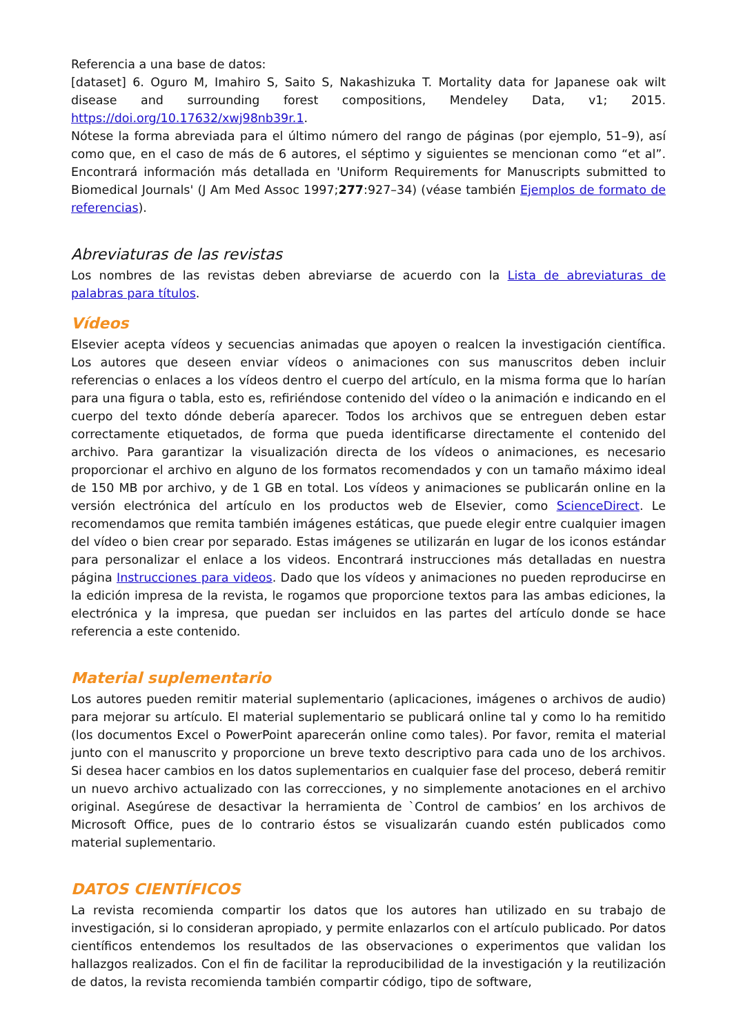Referencia a una base de datos:
[dataset] 6. Oguro M, Imahiro S, Saito S, Nakashizuka T. Mortality data for Japanese oak wilt disease and surrounding forest compositions, Mendeley Data, v1; 2015. https://doi.org/10.17632/xwj98nb39r.1.
Nótese la forma abreviada para el último número del rango de páginas (por ejemplo, 51–9), así como que, en el caso de más de 6 autores, el séptimo y siguientes se mencionan como “et al”. Encontrará información más detallada en 'Uniform Requirements for Manuscripts submitted to Biomedical Journals' (J Am Med Assoc 1997;277:927–34) (véase también Ejemplos de formato de referencias).
Abreviaturas de las revistas
Los nombres de las revistas deben abreviarse de acuerdo con la Lista de abreviaturas de palabras para títulos.
Vídeos
Elsevier acepta vídeos y secuencias animadas que apoyen o realcen la investigación científica. Los autores que deseen enviar vídeos o animaciones con sus manuscritos deben incluir referencias o enlaces a los vídeos dentro el cuerpo del artículo, en la misma forma que lo harían para una figura o tabla, esto es, refiriéndose contenido del vídeo o la animación e indicando en el cuerpo del texto dónde debería aparecer. Todos los archivos que se entreguen deben estar correctamente etiquetados, de forma que pueda identificarse directamente el contenido del archivo. Para garantizar la visualización directa de los vídeos o animaciones, es necesario proporcionar el archivo en alguno de los formatos recomendados y con un tamaño máximo ideal de 150 MB por archivo, y de 1 GB en total. Los vídeos y animaciones se publicarán online en la versión electrónica del artículo en los productos web de Elsevier, como ScienceDirect. Le recomendamos que remita también imágenes estáticas, que puede elegir entre cualquier imagen del vídeo o bien crear por separado. Estas imágenes se utilizarán en lugar de los iconos estándar para personalizar el enlace a los videos. Encontrará instrucciones más detalladas en nuestra página Instrucciones para videos. Dado que los vídeos y animaciones no pueden reproducirse en la edición impresa de la revista, le rogamos que proporcione textos para las ambas ediciones, la electrónica y la impresa, que puedan ser incluidos en las partes del artículo donde se hace referencia a este contenido.
Material suplementario
Los autores pueden remitir material suplementario (aplicaciones, imágenes o archivos de audio) para mejorar su artículo. El material suplementario se publicará online tal y como lo ha remitido (los documentos Excel o PowerPoint aparecerán online como tales). Por favor, remita el material junto con el manuscrito y proporcione un breve texto descriptivo para cada uno de los archivos. Si desea hacer cambios en los datos suplementarios en cualquier fase del proceso, deberá remitir un nuevo archivo actualizado con las correcciones, y no simplemente anotaciones en el archivo original. Asegúrese de desactivar la herramienta de `Control de cambios’ en los archivos de Microsoft Office, pues de lo contrario éstos se visualizarán cuando estén publicados como material suplementario.
DATOS CIENTÍFICOS
La revista recomienda compartir los datos que los autores han utilizado en su trabajo de investigación, si lo consideran apropiado, y permite enlazarlos con el artículo publicado. Por datos científicos entendemos los resultados de las observaciones o experimentos que validan los hallazgos realizados. Con el fin de facilitar la reproducibilidad de la investigación y la reutilización de datos, la revista recomienda también compartir código, tipo de software,